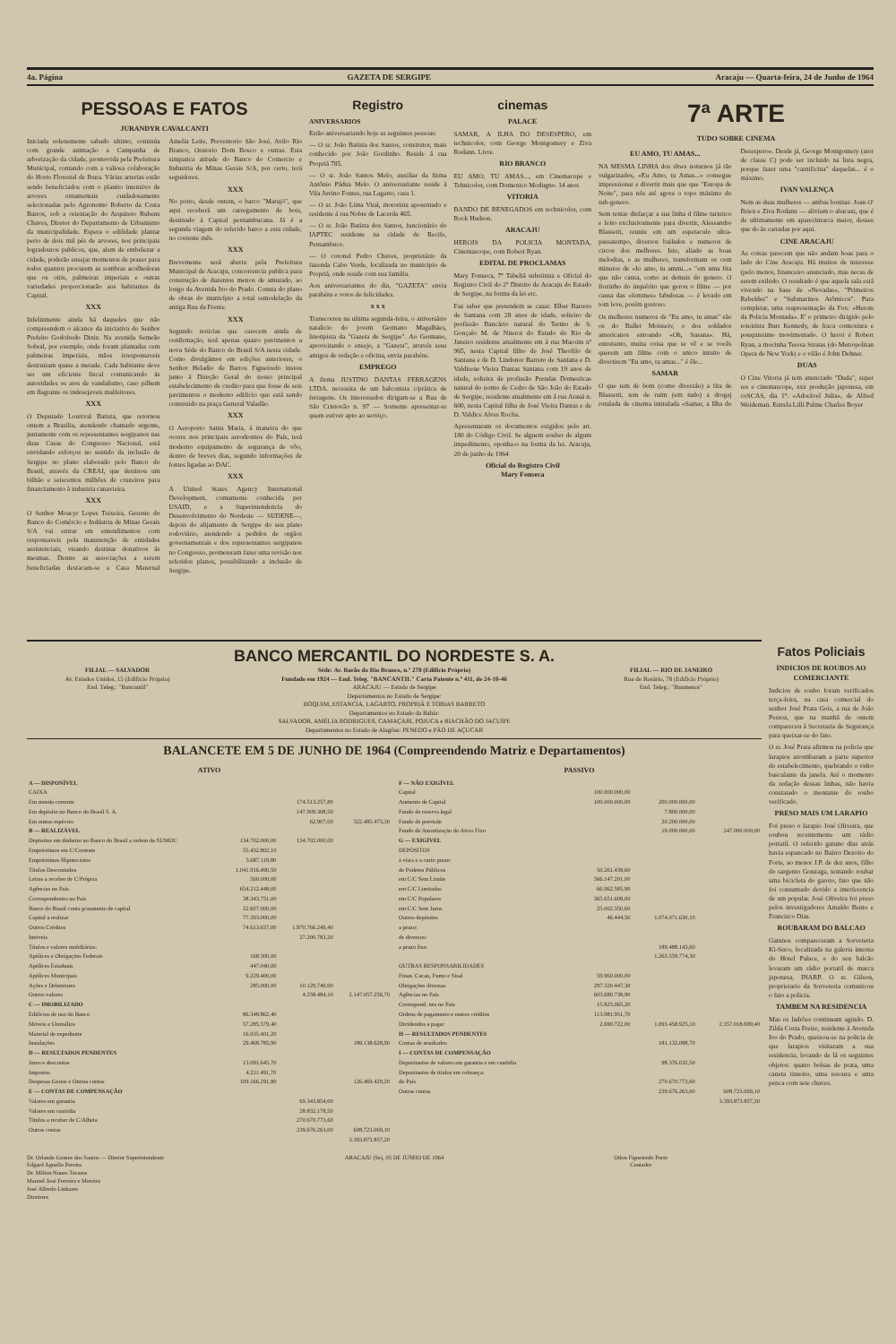4a. Página GAZETA DE SERGIPE Aracaju — Quarta-feira, 24 de Junho de 1964
PESSOAS E FATOS
JURANDYR CAVALCANTI
Iniciada solenemente sabado ultimo, continúa com grande animação a Campanha de arborização da cidade, promovida pela Prefeitura Municipal, contando com a valiosa colaboração do Horto Florestal de Ibura. Várias arterias estão sendo beneficiados com o plantio intensivo de arvores ornamentais cuidadosamente selecionadas pelo Agronomo Roberto da Costa Barros, sob a orientação do Arquiteto Rubens Chaves, Diretor do Departamento de Urbanismo da municipalidade. Espera o edilidade plantar perto de dois mil pés de arvores, nos principais logradouros publicos, que, alem de embelezar a cidade, poderão ensejar momentos de prazer para todos quantos procurem as sombras acolhedoras que os oitis, palmeiras imperiais e outras variedades proporcionarão aos habitantes da Capital.
XXX
Infelizmente ainda há daqueles que não compreendem o alcance da iniciativa do Senhor Prefeito Godofredo Diniz. Na avenida Semeão Sobral, por exemplo, onde foram plantadas cem palmeiras imperiais, mãos irresponsaveis destruiram quase a metade. Cada habitante deve ser um eficiente fiscal comunicando ás autoridades os atos de vandalismo, caso pilhem em flagrante os indesejaveis malfeitores.
XXX
O Deputado Lourival Batista, que retornou ontem a Brasilia, atendendo chamado urgente, juntamente com os representantes sergipanos nas duas Casas do Congresso Nacional, está envidando esforços no sentido da inclusão de Sergipe no plano elaborado pelo Banco do Brasil, através da CREAI, que destinou um bilhão e seiscentos milhões de cruzeiros para financiamento á industria canavieira.
XXX
O Senhor Moacyr Lopes Teixeira, Gerente do Banco do Comércio e Indústria de Minas Gerais S/A vai entrar em entendimentos com responsaveis pela manutenção de entidades assistenciais, visando destinar donativos ás mesmas. Dentre as associações a serem beneficiadas destacam-se a Casa Maternal Amelia Leite, Preventorio São José, Avilo Rio Branco, Oratorio Dom Bosco e outras. Esta simpatica atitude do Banco do Comercio e Industria de Minas Gerais S/A, por certo, terá seguidores.
XXX
No porto, desde ontem, o barco "Marajó", que aqui receberá um carregamento de bois, destinado á Capital pernambucana. Já é a segunda viagem do referido barco a esta cidade, no corrente mês.
XXX
Brevemente será aberta pela Prefeitura Municipal de Aracaju, concorrencia publica para construção de duzentos metros de amurado, ao longo da Avenida Ivo do Prado. Consta do plano de obras do município a total remodelação da antiga Rua da Frente.
XXX
Segundo noticias que carecem ainda de confirmação, terá apenas quatro pavimentos a nova Séde do Banco do Brasil S/A nesta cidade. Como divulgámos em edições anteriores, o Senhor Heladio de Barros Figueiredo instou junto á Direção Geral do nosso principal estabelecimento de credito para que fosse de seis pavimentos o moderno edificio que está sendo construido na praça General Valadão.
XXX
O Aeroporto Santa Maria, á maneira do que ocorre nos principais aerodromos do País, terá moderno equipamento de segurança de vôo, dentro de breves dias, segundo informações de fontes ligadas ao DAC.
XXX
A United States Agency International Development, comumente conhecida por USAID, e a Superintendencia do Desenvolvimento do Nordeste — SUDENE—, depois do alijamento de Sergipe do seu plano rodoviário, atendendo a pedidos de orgãos governamentais e dos representantes sergipanos no Congresso, prometeram fazer uma revisão nos referidos planos, possibilitando a inclusão de Sergipe.
Registro
ANIVERSARIOS
Estão aniversariando hoje as seguintes pessoas:
— O sr. João Batista dos Santos, construtor, mais conhecido por João Gordinho. Reside á rua Propriá 785.
— O sr. João Santos Melo, auxiliar da firma Antônio Pádua Melo. O aniversariante reside á Vila Juvino Fontes, rua Lagarto, casa 1.
— O sr. João Lima Vital, motorista aposentado e residente á rua Nobre de Lacerda 465.
— O sr. João Batista dos Santos, funcionário do IAPTEC residente na cidade de Recife, Pernambuco.
— O coronel Pedro Chaves, proprietário da fazenda Cabo Verde, localizada no municipio de Propriá, onde reside com sua familia.
Aos aniversariantes do dia, "GAZETA" envia parabéns e votos de felicidades.
x x x
Transcorreu na ultima segunda-feira, o aniversário natalicio do jovem Germano Magalhães, linotipista da "Gazeta de Sergipe". Ao Germano, aproveitando o ensejo, a "Gazeta", através seus amigos de redação e oficina, envia parabéns.
EMPREGO
A firma JUSTINO DANTAS FERRAGENS LTDA. necessita de um balconista c/prática de ferragens. Os interessados dirigam-se a Rua de São Cristovão n. 97 — Somente apresentar-se quem estiver apto ao serviço.
cinemas
PALACE
SAMAR, A ILHA DO DESESPERO, em technicolor, com George Montgomery e Ziva Rodann. Livre.
RIO BRANCO
EU AMO, TU AMAS..., em Cinemacope e Tehnicolor, com Domenico Modugno. 14 anos
VITORIA
BANDO DE RENEGADOS em technicolor, com Rock Hudson.
ARACAJU
HEROIS DA POLICIA MONTADA, Cinemascope, com Robert Ryan.
EDITAL DE PROCLAMAS
Mary Fonseca, 7º Tabeliã substituta e Oficial do Registro Civil do 2º Distrito de Aracaju do Estado de Sergipe, na forma da lei etc.
Faz saber que pretendem se casar: Elber Barreto de Santana com 28 anos de idade, solteiro de profissão Bancário natural do Termo de S. Gonçalo M. de Niteroi do Estado do Rio de Janeiro residente atualmente em á rua Maroim nº 965, nesta Capital filho de José Theofilo de Santana e de D. Lindonor Barreto de Santana e D. Valdirene Vieira Dantas Santana com 19 anos de idade, solteira de profissão Prendas Domesticas natural do termo de Cedro de São João do Estado de Sergipe, residente atualmente em á rua Arauá n. 600, nesta Capital filha de José Vieira Dantas e de D. Valdice Alves Rocha.
Apresentaram os documentos exigidos pelo art. 180 do Código Civil. Se alguem souber de algum impedimento, oponha-o na forma da lei. Aracaju, 20 de junho de 1964
Oficial do Registro Civil
Mary Fonseca
7ª ARTE
TUDO SOBRE CINEMA
EU AMO, TU AMAS...
NA MESMA LINHA dos shws noturnos já tão vulgarizados, «Eu Amo, tu Amas...» consegue impressionar e divertir mais que que "Europa de Noite", para nós até agora o topo máximo do sub-genero.
Sem tentar disfarçar a sua linha d filme turistico e feito exclusivamente para divertir, Alessandro Blassetti, reuniu em um espetaculo ultra-passatempo, diversos bailados e numeros de circos dos melhores. Isto, aliado as boas melodias, e as mulheres, transformam os cem minutos de «Io amo, tu ammi...» "em uma fita que não cansa, como as demais do genero. O fiozinho do inquérito que gerou o filme — por causa das «femmes» fabulosas — é levado em tom leve, porém gostoso.
Os melhores numeros de "Eu amo, tu amas" são os do Ballet Moisseiv, o dos soldados americanos entoando «Oh, Susana». Há, entretanto, muita coisa que se vê e se vocês querem um filme com o unico intuito de divertirem "Eu amo, tu amas..." é êle...
SAMAR
O que tem de bom (como diversão) a fita de Blassetti, tem de ruim (em tudo) a drogaj rotulada de cinema intitulada «Samar, a Ilha do Desespero». Desde já, George Montgomery (ator de classe C) pode ser incluido na lista negra, porque fazer uma "carnificina" daquelas... é o máximo.
IVAN VALENÇA
Nem as duas mulheres — ambas bonitas: Joan O' Brien e Ziva Rodann — aliviam o abacaxi, que é de ultimamente em aparecimarca maior, desses que do às carradas por aqui.
CINE ARACAJU
As coisas parecem que não andam boas para o lado do Cine Aracaju. Há muitos de interesse (pelo menos, financeiro anunciado, mas necas de serem exibido. O resultado é que aquela sala está vivendo na base de «Nevadas», "Primeiros Rebeldes" e "Submarinos Atômicos". Para completar, uma reapresentação da Fox: «Herois da Policia Montada». E' o primeiro dirigido pelo roteirista Burt Kennedy, de fraca contextura e pouquissimo movimentado. O heroi é Robert Ryan, a mocinha Teresa Stratas (do Metropolitan Opera de New York) e o vilão é John Dehner.
DUAS
O Cine Vitoria já tem anunciado "Duda", super res e cinemascope, xxx produção japonesa, em coSCAS, dia 1º: «Adorável Julia», de Alfred Weideman. Estrela Lilli Palme Charles Boyer
BANCO MERCANTIL DO NORDESTE S. A.
FILIAL — SALVADOR
Av. Estados Unidos, 15 (Edificio Próprio)
End. Teleg.: "Bancantil"
Séde: Av. Barão do Rio Branco, n.º 278 (Edificio Próprio)
Fundado em 1924 — End. Teleg. "BANCANTIL" Carta Patente n.º 411, de 24-10-46
ARACAJU — Estado de Sergipe
Departamentos no Estado de Sergipe:
BOQUIM, ESTANCIA, LAGARTO, PROPRIÁ E TOBIAS BARRETO
Departamentos no Estado da Bahia:
SALVADOR, AMÉLIA RODRIGUES, CAMAÇARI, POJUCA e RIACHÃO DO JACUÍPE
Departamentos no Estado de Alagôas: PENEDO e PÃO DE AÇUCAR
FILIAL — RIO DE JANEIRO
Rua do Rosário, 78 (Edificio Próprio)
End. Teleg.: "Banmenor"
BALANCETE EM 5 DE JUNHO DE 1964 (Compreendendo Matriz e Departamentos)
ATIVO
| A — DISPONÍVEL | | | |
| CAIXA | | | |
| Em moeda corrente | | 174.513.257,80 | |
| Em depósito no Banco do Brasil S. A. | | 147.909.308,50 | |
| Em outras espécies | | 62.907,00 | 322.485.473,30 |
| B — REALIZÁVEL | | | |
| Depósitos em dinheiro no Banco do Brasil a ordem da SUMOC | 134.702.000,00 | 134.702.000,00 | |
| Empréstimos em C/Corrente | 55.432.802,10 | | |
| Empréstimos Hipotecários | 5.687.119,80 | | |
| Títulos Descontados | 1.041.916.490,50 | | |
| Letras a receber de C/Própria | 560.000,00 | | |
| Agências no País | 654.212.448,00 | | |
| Correspondentes no País | 38.343.751,00 | | |
| Banco do Brasil conta p/aumento de capital | 22.607.000,00 | | |
| Capital a realizar | 77.393.000,00 | | |
| Outros Créditos | 74.613.637,00 | 1.970.766.249,40 | |
| Imóveis | | 27.200.783,20 | |
| Títulos e valores mobiliários: | | | |
| Apólices e Obrigações Federais | 168.300,00 | | |
| Apólices Estaduais | 447.040,00 | | |
| Apólices Municipais | 9.229.400,00 | | |
| Ações e Debentures | 285.000,00 | 10.129.740,00 | |
| Outros valores | | 4.258.484,10 | 2.147.057.256,70 |
| C — IMOBILIZADO | | | |
| Edifícios de uso do Banco | 86.348.862,40 | | |
| Móveis e Utensílios | 57.285.579,40 | | |
| Material de expediente | 16.035.401,20 | | |
| Instalações | 29.468.785,90 | | 189.138.628,90 |
| D — RESULTADOS PENDENTES | | | |
| Juros e descontos | 13.091.645,70 | | |
| Impostos | 4.211.491,70 | | |
| Despesas Gerais e Outras contas | 109.166.291,80 | | 126.469.429,20 |
| E — CONTAS DE COMPENSAÇÃO | | | |
| Valores em garantia | | 69.343.854,00 | |
| Valores em custódia | | 28.832.178,50 | |
| Títulos a receber de C/Alheia | | 270.670.773,60 | |
| Outras contas | | 239.676.263,00 | 608.723.069,10 |
| | | | 3.393.873.857,20 |
PASSIVO
| F — NÃO EXIGÍVEL | | | |
| Capital | 100.000.000,00 | | |
| Aumento de Capital | 100.000.000,00 | 200.000.000,00 | |
| Fundo de reserva legal | | 7.800.000,00 | |
| Fundo de previsão | | 20.200.000,00 | |
| Fundo de Amortização do Ativo Fixo | | 19.000.000,00 | 247.000.000,00 |
| G — EXIGÍVEL | | | |
| DEPÓSITOS | | | |
| à vista e a curto prazo: | | | |
| de Poderes Públicos | 50.261.439,60 | | |
| em C/C Sem Limite | 566.147.201,00 | | |
| em C/C Limitadas | 66.962.585,90 | | |
| em C/C Populares | 365.651.608,00 | | |
| em C/C Sem Juros | 25.002.350,60 | | |
| Outros depósitos | 46.444,50 | 1.074.071.630,10 | |
| a prazo: | | | |
| de diversos: | | | |
| a prazo fixo | | 189.488.143,60 | |
| | | 1.263.559.774,30 | |
| OUTRAS RESPONSABILIDADES | | | |
| Finan. Cacau, Fumo e Sisal | 59.960.000,00 | | |
| Obrigações diversas | 297.320.447,30 | | |
| Agências no País | 603.680.738,90 | | |
| Correspond. nes no País | 15.825.065,20 | | |
| Ordens de pagamento e outros créditos | 113.981.951,70 | | |
| Dividendos a pagar | 2.690.722,00 | 1.093.458.925,10 | 2.357.018.699,40 |
| H — RESULTADOS PENDENTES | | | |
| Contas de resultados | | 181.132.088,70 | |
| I — CONTAS DE COMPENSAÇÃO | | | |
| Depositantes de valores em garantia e em custódia | | 98.376.032,50 | |
| Depositantes de títulos em cobrança: | | | |
| do País | | 270.670.773,60 | |
| Outras contas | | 239.676.263,00 | 608.723.069,10 |
| | | | 3.393.873.857,20 |
Dr. Orlando Gomes dos Santos — Diretor Superintendente
Edgard Agnello Pereira
Dr. Milton Nunes Tavares
Manoel José Ferreira e Moreira
José Alfredo Linhares
Diretores
ARACAJU (Se), 05 DE JUNHO DE 1964
Odon Figueiredo Porto
Contador
Fatos Policiais
INDICIOS DE ROUBOS AO COMERCIANTE
Indicios de roubo foram verificados terça-feira, na casa comercial do senhor José Prata Gois, a rua de João Pessoa, que na manhã de ontem compareceu á Secretaria de Segurança para queixar-se do fato.
O sr. José Prata afirmou na policia que larapios arrombaram a parte superior do estabelecimento, quebrando o vidro basculante da janela. Até o momento da redação dessas linhas, não havia constatado o montante do roubo verificado.
PRESO MAIS UM LARAPIO
Foi preso o larapio José Oliveira, que roubou recentemente um rádio portatil. O referido gatuno dias atrás havia espancado no Bairro Dezoito do Forte, ao menor J.P. de dez anos, filho do sargento Gonzaga, tentando roubar uma bicicleta do garoto, fato que não foi consumado devido a interferencia de um popular. José Oliveira foi preso pelos investigadores Arnaldo Bento e Francisco Dias.
ROUBARAM DO BALCAO
Gatunos compareceram a Sorveteria Ki-Suco, localizada na galeria interna do Hotel Palace, e do seu balcão levaram um rádio portatil de marca japonesa, INARP. O sr. Gilson, proprietario da Sorveteria comunicou o fato a policia.
TAMBEM NA RESIDENCIA
Mas os ladrões continuam agindo. D. Zilda Costa Freire, residente à Avenida Ivo do Prado, queixou-se na policia de que larapios visitaram a sua residencia, levando de lá os seguintes objetos: quatro bolsas de prata, uma caneta tinteiro, uma tesoura e uma penca com sete chaves.